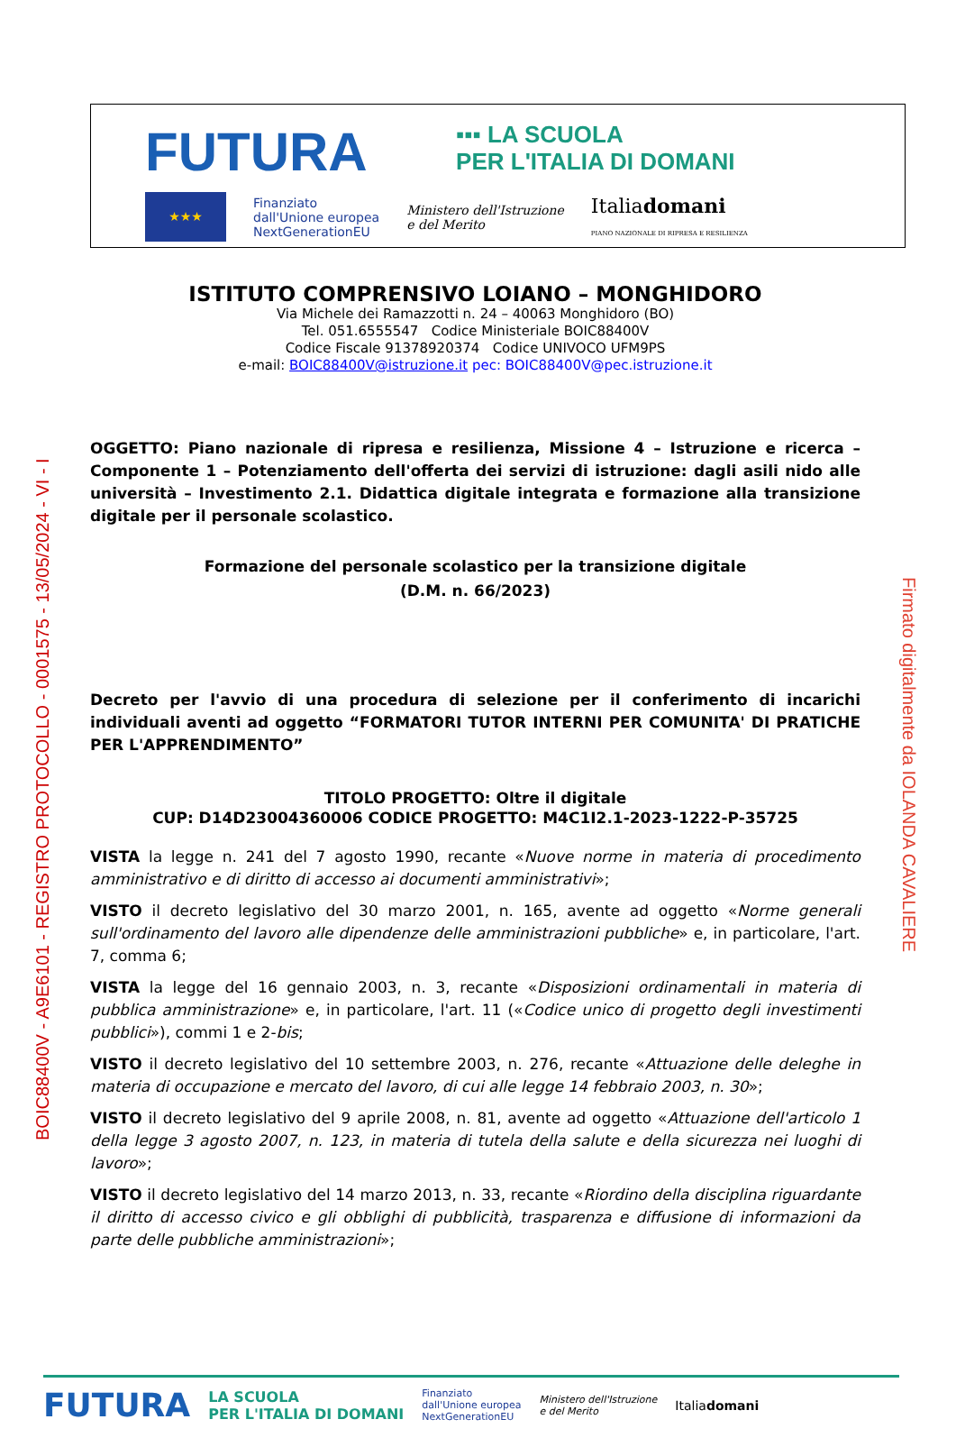FUTURA ▪▪▪ LA SCUOLA
PER L'ITALIA DI DOMANI
★★★
Finanziato
dall'Unione europea
NextGenerationEU
Ministero dell'Istruzione
e del Merito
Italiadomani
PIANO NAZIONALE DI RIPRESA E RESILIENZA
ISTITUTO COMPRENSIVO LOIANO – MONGHIDORO
Via Michele dei Ramazzotti n. 24 – 40063 Monghidoro (BO)
Tel. 051.6555547 Codice Ministeriale BOIC88400V
Codice Fiscale 91378920374 Codice UNIVOCO UFM9PS
e-mail: BOIC88400V@istruzione.it pec: BOIC88400V@pec.istruzione.it
OGGETTO: Piano nazionale di ripresa e resilienza, Missione 4 – Istruzione e ricerca – Componente 1 – Potenziamento dell'offerta dei servizi di istruzione: dagli asili nido alle università – Investimento 2.1. Didattica digitale integrata e formazione alla transizione digitale per il personale scolastico.
Formazione del personale scolastico per la transizione digitale
(D.M. n. 66/2023)
Decreto per l'avvio di una procedura di selezione per il conferimento di incarichi individuali aventi ad oggetto “FORMATORI TUTOR INTERNI PER COMUNITA' DI PRATICHE PER L'APPRENDIMENTO”
TITOLO PROGETTO: Oltre il digitale
CUP: D14D23004360006 CODICE PROGETTO: M4C1I2.1-2023-1222-P-35725
VISTA la legge n. 241 del 7 agosto 1990, recante «Nuove norme in materia di procedimento amministrativo e di diritto di accesso ai documenti amministrativi»;
VISTO il decreto legislativo del 30 marzo 2001, n. 165, avente ad oggetto «Norme generali sull'ordinamento del lavoro alle dipendenze delle amministrazioni pubbliche» e, in particolare, l'art. 7, comma 6;
VISTA la legge del 16 gennaio 2003, n. 3, recante «Disposizioni ordinamentali in materia di pubblica amministrazione» e, in particolare, l'art. 11 («Codice unico di progetto degli investimenti pubblici»), commi 1 e 2-bis;
VISTO il decreto legislativo del 10 settembre 2003, n. 276, recante «Attuazione delle deleghe in materia di occupazione e mercato del lavoro, di cui alle legge 14 febbraio 2003, n. 30»;
VISTO il decreto legislativo del 9 aprile 2008, n. 81, avente ad oggetto «Attuazione dell'articolo 1 della legge 3 agosto 2007, n. 123, in materia di tutela della salute e della sicurezza nei luoghi di lavoro»;
VISTO il decreto legislativo del 14 marzo 2013, n. 33, recante «Riordino della disciplina riguardante il diritto di accesso civico e gli obblighi di pubblicità, trasparenza e diffusione di informazioni da parte delle pubbliche amministrazioni»;
BOIC88400V - A9E6101 - REGISTRO PROTOCOLLO - 0001575 - 13/05/2024 - VI - I
Firmato digitalmente da IOLANDA CAVALIERE
FUTURA LA SCUOLA
PER L'ITALIA DI DOMANI Finanziato
dall'Unione europea
NextGenerationEU Ministero dell'Istruzione
e del Merito Italiadomani